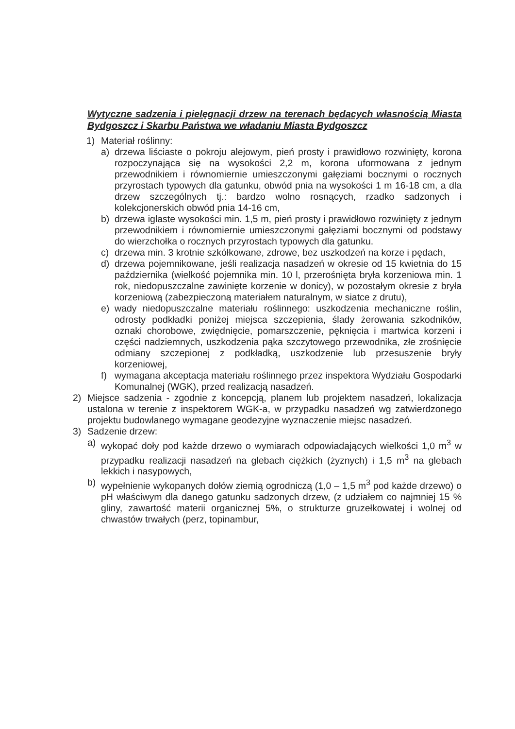Wytyczne sadzenia i pielęgnacji drzew na terenach będących własnością Miasta Bydgoszcz i Skarbu Państwa we władaniu Miasta Bydgoszcz
1) Materiał roślinny:
a) drzewa liściaste o pokroju alejowym, pień prosty i prawidłowo rozwinięty, korona rozpoczynająca się na wysokości 2,2 m, korona uformowana z jednym przewodnikiem i równomiernie umieszczonymi gałęziami bocznymi o rocznych przyrostach typowych dla gatunku, obwód pnia na wysokości 1 m 16-18 cm, a dla drzew szczególnych tj.: bardzo wolno rosnących, rzadko sadzonych i kolekcjonerskich obwód pnia 14-16 cm,
b) drzewa iglaste wysokości min. 1,5 m, pień prosty i prawidłowo rozwinięty z jednym przewodnikiem i równomiernie umieszczonymi gałęziami bocznymi od podstawy do wierzchołka o rocznych przyrostach typowych dla gatunku.
c) drzewa min. 3 krotnie szkółkowane, zdrowe, bez uszkodzeń na korze i pędach,
d) drzewa pojemnikowane, jeśli realizacja nasadzeń w okresie od 15 kwietnia do 15 października (wielkość pojemnika min. 10 l, przerośnięta bryła korzeniowa min. 1 rok, niedopuszczalne zawinięte korzenie w donicy), w pozostałym okresie z bryła korzeniową (zabezpieczoną materiałem naturalnym, w siatce z drutu),
e) wady niedopuszczalne materiału roślinnego: uszkodzenia mechaniczne roślin, odrosty podkładki poniżej miejsca szczepienia, ślady żerowania szkodników, oznaki chorobowe, zwiędnięcie, pomarszczenie, pęknięcia i martwica korzeni i części nadziemnych, uszkodzenia pąka szczytowego przewodnika, złe zrośnięcie odmiany szczepionej z podkładką, uszkodzenie lub przesuszenie bryły korzeniowej,
f) wymagana akceptacja materiału roślinnego przez inspektora Wydziału Gospodarki Komunalnej (WGK), przed realizacją nasadzeń.
2) Miejsce sadzenia - zgodnie z koncepcją, planem lub projektem nasadzeń, lokalizacja ustalona w terenie z inspektorem WGK-a, w przypadku nasadzeń wg zatwierdzonego projektu budowlanego wymagane geodezyjne wyznaczenie miejsc nasadzeń.
3) Sadzenie drzew:
a) wykopać doły pod każde drzewo o wymiarach odpowiadających wielkości 1,0 m<sup>3</sup> w przypadku realizacji nasadzeń na glebach ciężkich (żyznych) i 1,5 m<sup>3</sup> na glebach lekkich i nasypowych,
b) wypełnienie wykopanych dołów ziemią ogrodniczą (1,0 – 1,5 m<sup>3</sup> pod każde drzewo) o pH właściwym dla danego gatunku sadzonych drzew, (z udziałem co najmniej 15 % gliny, zawartość materii organicznej 5%, o strukturze gruzełkowatej i wolnej od chwastów trwałych (perz, topinambur,